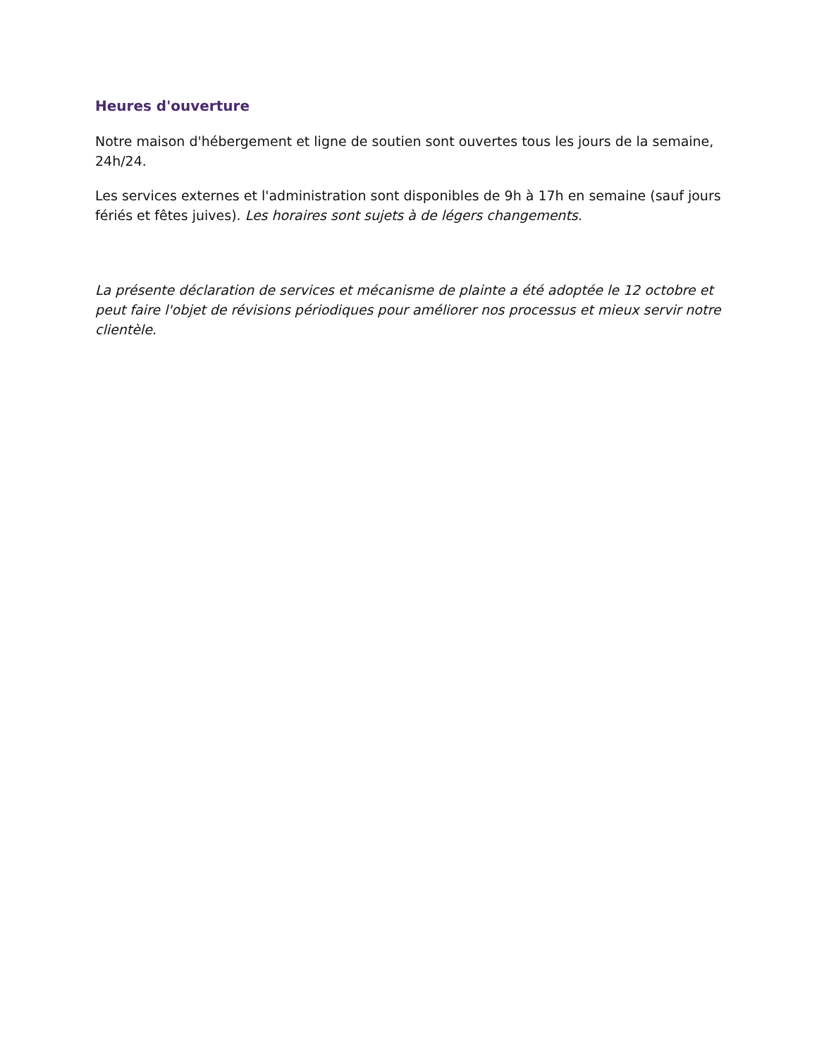Heures d'ouverture
Notre maison d'hébergement et ligne de soutien sont ouvertes tous les jours de la semaine, 24h/24.
Les services externes et l'administration sont disponibles de 9h à 17h en semaine (sauf jours fériés et fêtes juives). Les horaires sont sujets à de légers changements.
La présente déclaration de services et mécanisme de plainte a été adoptée le 12 octobre et peut faire l'objet de révisions périodiques pour améliorer nos processus et mieux servir notre clientèle.